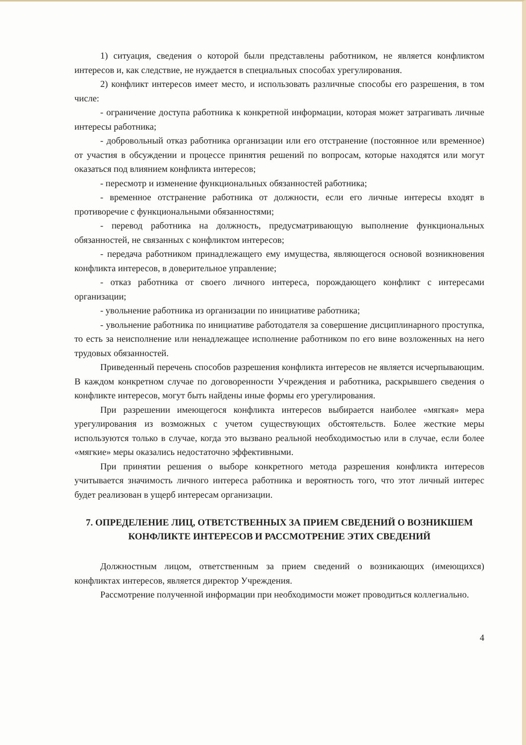1) ситуация, сведения о которой были представлены работником, не является конфликтом интересов и, как следствие, не нуждается в специальных способах урегулирования.
2) конфликт интересов имеет место, и использовать различные способы его разрешения, в том числе:
- ограничение доступа работника к конкретной информации, которая может затрагивать личные интересы работника;
- добровольный отказ работника организации или его отстранение (постоянное или временное) от участия в обсуждении и процессе принятия решений по вопросам, которые находятся или могут оказаться под влиянием конфликта интересов;
- пересмотр и изменение функциональных обязанностей работника;
- временное отстранение работника от должности, если его личные интересы входят в противоречие с функциональными обязанностями;
- перевод работника на должность, предусматривающую выполнение функциональных обязанностей, не связанных с конфликтом интересов;
- передача работником принадлежащего ему имущества, являющегося основой возникновения конфликта интересов, в доверительное управление;
- отказ работника от своего личного интереса, порождающего конфликт с интересами организации;
- увольнение работника из организации по инициативе работника;
- увольнение работника по инициативе работодателя за совершение дисциплинарного проступка, то есть за неисполнение или ненадлежащее исполнение работником по его вине возложенных на него трудовых обязанностей.
Приведенный перечень способов разрешения конфликта интересов не является исчерпывающим. В каждом конкретном случае по договоренности Учреждения и работника, раскрывшего сведения о конфликте интересов, могут быть найдены иные формы его урегулирования.
При разрешении имеющегося конфликта интересов выбирается наиболее «мягкая» мера урегулирования из возможных с учетом существующих обстоятельств. Более жесткие меры используются только в случае, когда это вызвано реальной необходимостью или в случае, если более «мягкие» меры оказались недостаточно эффективными.
При принятии решения о выборе конкретного метода разрешения конфликта интересов учитывается значимость личного интереса работника и вероятность того, что этот личный интерес будет реализован в ущерб интересам организации.
7. ОПРЕДЕЛЕНИЕ ЛИЦ, ОТВЕТСТВЕННЫХ ЗА ПРИЕМ СВЕДЕНИЙ О ВОЗНИКШЕМ КОНФЛИКТЕ ИНТЕРЕСОВ И РАССМОТРЕНИЕ ЭТИХ СВЕДЕНИЙ
Должностным лицом, ответственным за прием сведений о возникающих (имеющихся) конфликтах интересов, является директор Учреждения.
Рассмотрение полученной информации при необходимости может проводиться коллегиально.
4